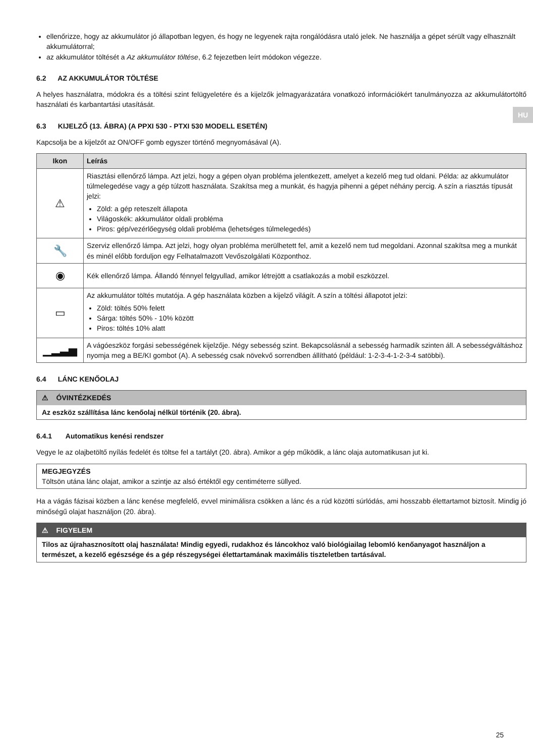HU
ellenőrizze, hogy az akkumulátor jó állapotban legyen, és hogy ne legyenek rajta rongálódásra utaló jelek. Ne használja a gépet sérült vagy elhasznált akkumulátorral;
az akkumulátor töltését a Az akkumulátor töltése, 6.2 fejezetben leírt módokon végezze.
6.2 AZ AKKUMULÁTOR TÖLTÉSE
A helyes használatra, módokra és a töltési szint felügyeletére és a kijelzők jelmagyarázatára vonatkozó információkért tanulmányozza az akkumulátortöltő használati és karbantartási utasítását.
6.3 KIJELZŐ (13. ÁBRA) (A PPXI 530 - PTXI 530 MODELL ESETÉN)
Kapcsolja be a kijelzőt az ON/OFF gomb egyszer történő megnyomásával (A).
| Ikon | Leírás |
| --- | --- |
| ⚠ | Riasztási ellenőrző lámpa. Azt jelzi, hogy a gépen olyan probléma jelentkezett, amelyet a kezelő meg tud oldani. Példa: az akkumulátor túlmelegedése vagy a gép túlzott használata. Szakítsa meg a munkát, és hagyja pihenni a gépet néhány percig. A szín a riasztás típusát jelzi: Zöld: a gép reteszelt állapota Világoskék: akkumulátor oldali probléma Piros: gép/vezérlőegység oldali probléma (lehetséges túlmelegedés) |
| 🔧 | Szerviz ellenőrző lámpa. Azt jelzi, hogy olyan probléma merülhetett fel, amit a kezelő nem tud megoldani. Azonnal szakítsa meg a munkát és minél előbb forduljon egy Felhatalmazott Vevőszolgálati Központhoz. |
| ◉ | Kék ellenőrző lámpa. Állandó fénnyel felgyullad, amikor létrejött a csatlakozás a mobil eszközzel. |
| ▭ | Az akkumulátor töltés mutatója. A gép használata közben a kijelző világít. A szín a töltési állapotot jelzi: Zöld: töltés 50% felett Sárga: töltés 50% - 10% között Piros: töltés 10% alatt |
| ▁▂▃▅ | A vágóeszköz forgási sebességének kijelzője. Négy sebesség szint. Bekapcsolásnál a sebesség harmadik szinten áll. A sebességváltáshoz nyomja meg a BE/KI gombot (A). A sebesség csak növekvő sorrendben állítható (például: 1-2-3-4-1-2-3-4 satöbbi). |
6.4 LÁNC KENŐOLAJ
⚠ ÓVINTÉZKEDÉS
Az eszköz szállítása lánc kenőolaj nélkül történik (20. ábra).
6.4.1 Automatikus kenési rendszer
Vegye le az olajbetöltő nyílás fedelét és töltse fel a tartályt (20. ábra). Amikor a gép működik, a lánc olaja automatikusan jut ki.
MEGJEGYZÉS
Töltsön utána lánc olajat, amikor a szintje az alsó értéktől egy centiméterre süllyed.
Ha a vágás fázisai közben a lánc kenése megfelelő, evvel minimálisra csökken a lánc és a rúd közötti súrlódás, ami hosszabb élettartamot biztosít. Mindig jó minőségű olajat használjon (20. ábra).
⚠ FIGYELEM
Tilos az újrahasznosított olaj használata! Mindig egyedi, rudakhoz és láncokhoz való biológiailag lebomló kenőanyagot használjon a természet, a kezelő egészsége és a gép részegységei élettartamának maximális tiszteletben tartásával.
25